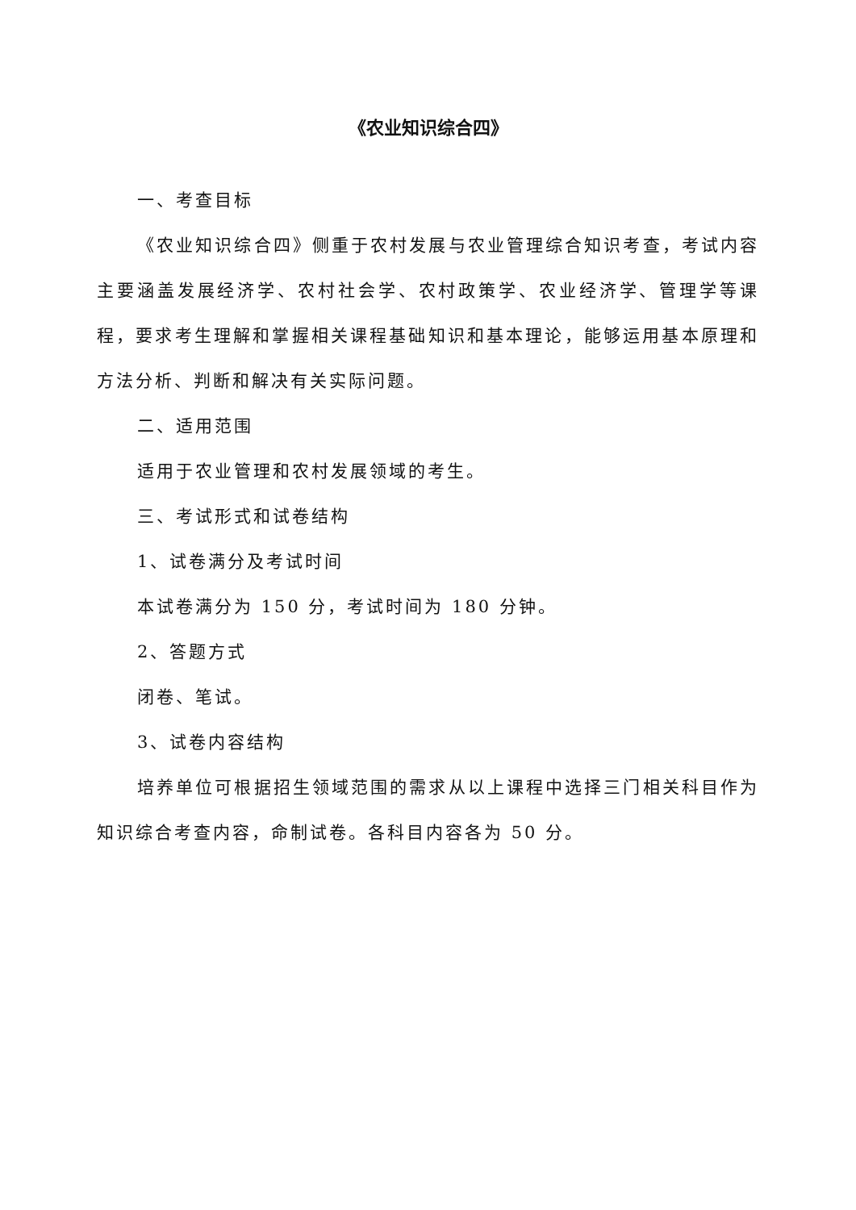《农业知识综合四》
一、考查目标
《农业知识综合四》侧重于农村发展与农业管理综合知识考查，考试内容主要涵盖发展经济学、农村社会学、农村政策学、农业经济学、管理学等课程，要求考生理解和掌握相关课程基础知识和基本理论，能够运用基本原理和方法分析、判断和解决有关实际问题。
二、适用范围
适用于农业管理和农村发展领域的考生。
三、考试形式和试卷结构
1、试卷满分及考试时间
本试卷满分为 150 分，考试时间为 180 分钟。
2、答题方式
闭卷、笔试。
3、试卷内容结构
培养单位可根据招生领域范围的需求从以上课程中选择三门相关科目作为知识综合考查内容，命制试卷。各科目内容各为 50 分。